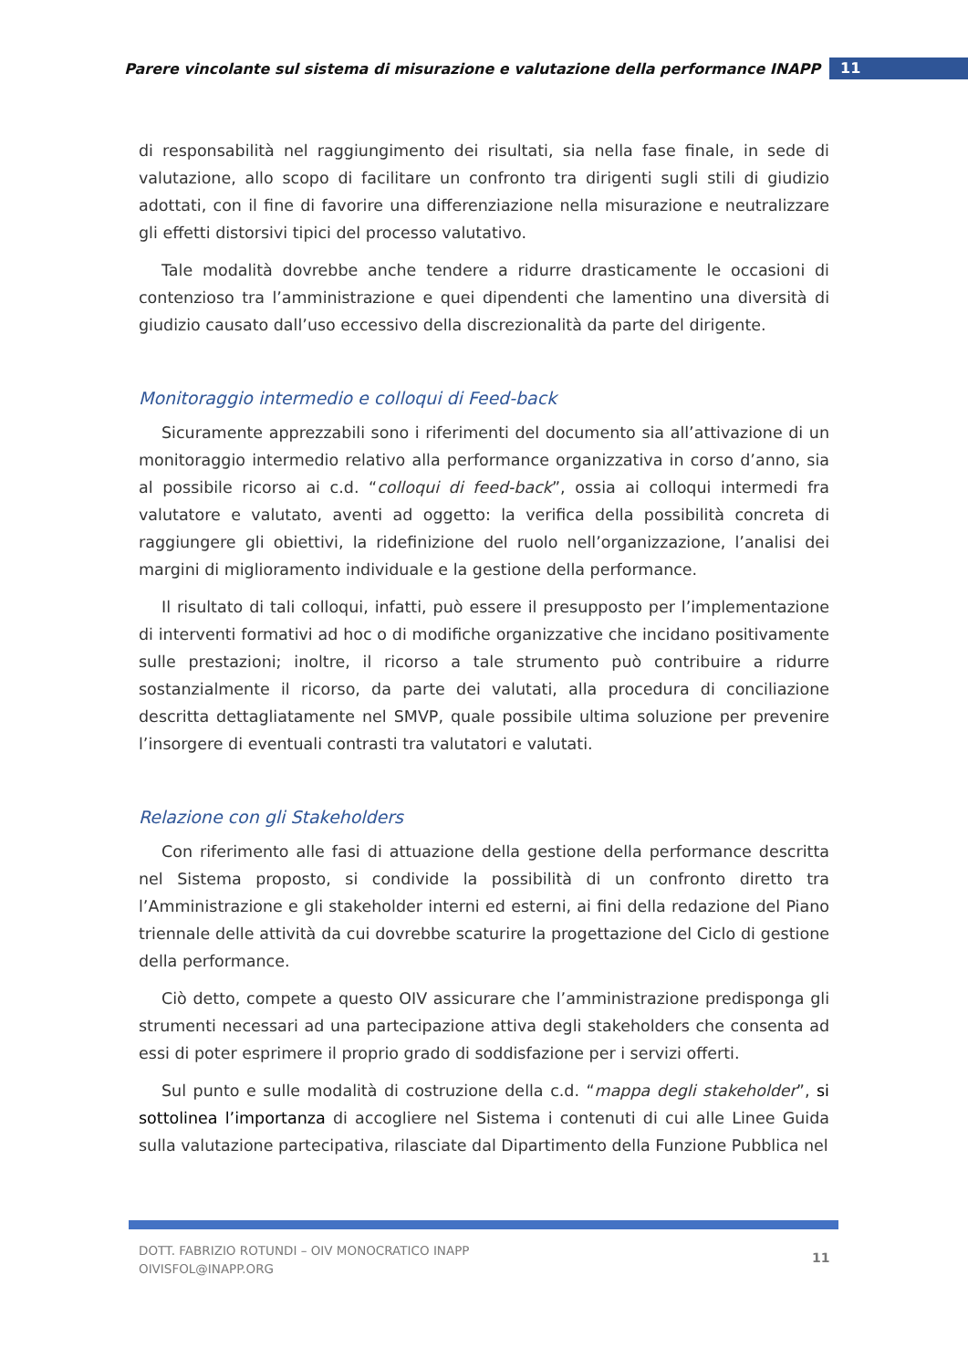Parere vincolante sul sistema di misurazione e valutazione della performance INAPP
11
di responsabilità nel raggiungimento dei risultati, sia nella fase finale, in sede di valutazione, allo scopo di facilitare un confronto tra dirigenti sugli stili di giudizio adottati, con il fine di favorire una differenziazione nella misurazione e neutralizzare gli effetti distorsivi tipici del processo valutativo.
Tale modalità dovrebbe anche tendere a ridurre drasticamente le occasioni di contenzioso tra l’amministrazione e quei dipendenti che lamentino una diversità di giudizio causato dall’uso eccessivo della discrezionalità da parte del dirigente.
Monitoraggio intermedio e colloqui di Feed-back
Sicuramente apprezzabili sono i riferimenti del documento sia all’attivazione di un monitoraggio intermedio relativo alla performance organizzativa in corso d’anno, sia al possibile ricorso ai c.d. “colloqui di feed-back”, ossia ai colloqui intermedi fra valutatore e valutato, aventi ad oggetto: la verifica della possibilità concreta di raggiungere gli obiettivi, la ridefinizione del ruolo nell’organizzazione, l’analisi dei margini di miglioramento individuale e la gestione della performance.
Il risultato di tali colloqui, infatti, può essere il presupposto per l’implementazione di interventi formativi ad hoc o di modifiche organizzative che incidano positivamente sulle prestazioni; inoltre, il ricorso a tale strumento può contribuire a ridurre sostanzialmente il ricorso, da parte dei valutati, alla procedura di conciliazione descritta dettagliatamente nel SMVP, quale possibile ultima soluzione per prevenire l’insorgere di eventuali contrasti tra valutatori e valutati.
Relazione con gli Stakeholders
Con riferimento alle fasi di attuazione della gestione della performance descritta nel Sistema proposto, si condivide la possibilità di un confronto diretto tra l’Amministrazione e gli stakeholder interni ed esterni, ai fini della redazione del Piano triennale delle attività da cui dovrebbe scaturire la progettazione del Ciclo di gestione della performance.
Ciò detto, compete a questo OIV assicurare che l’amministrazione predisponga gli strumenti necessari ad una partecipazione attiva degli stakeholders che consenta ad essi di poter esprimere il proprio grado di soddisfazione per i servizi offerti.
Sul punto e sulle modalità di costruzione della c.d. “mappa degli stakeholder”, si sottolinea l’importanza di accogliere nel Sistema i contenuti di cui alle Linee Guida sulla valutazione partecipativa, rilasciate dal Dipartimento della Funzione Pubblica nel
DOTT. FABRIZIO ROTUNDI – OIV MONOCRATICO INAPP
OIVISFOL@INAPP.ORG
11